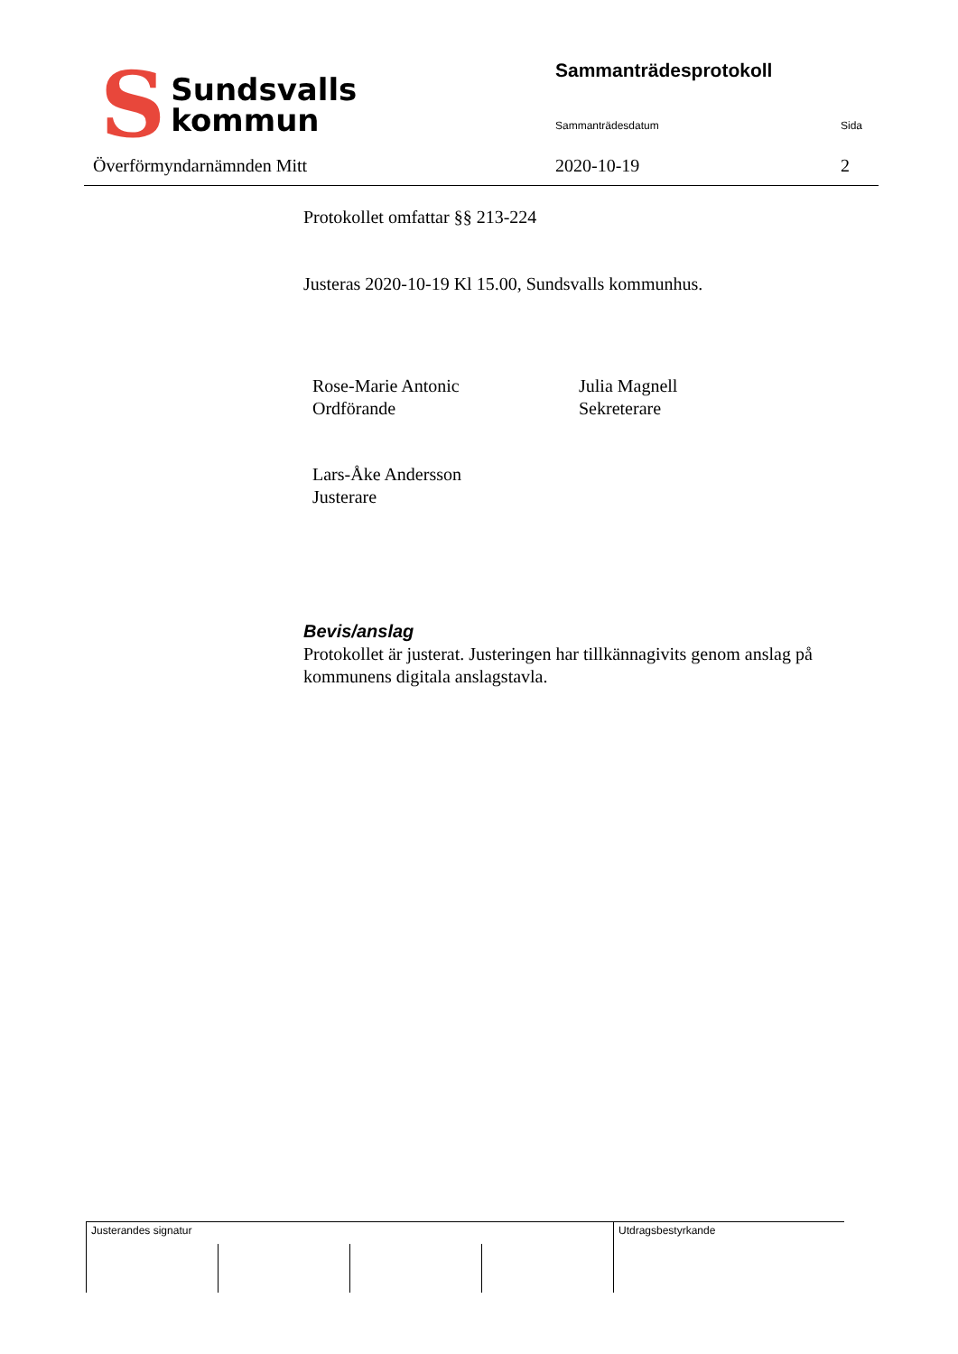S Sundsvalls
kommun
Sammanträdesprotokoll
Sammanträdesdatum Sida
Överförmyndarnämnden Mitt 2020-10-19 2
Protokollet omfattar §§ 213-224
Justeras 2020-10-19 Kl 15.00, Sundsvalls kommunhus.
Rose-Marie Antonic
Ordförande
Julia Magnell
Sekreterare
Lars-Åke Andersson
Justerare
Bevis/anslag
Protokollet är justerat. Justeringen har tillkännagivits genom anslag på kommunens digitala anslagstavla.
| Justerandes signatur | | | | Utdragsbestyrkande |